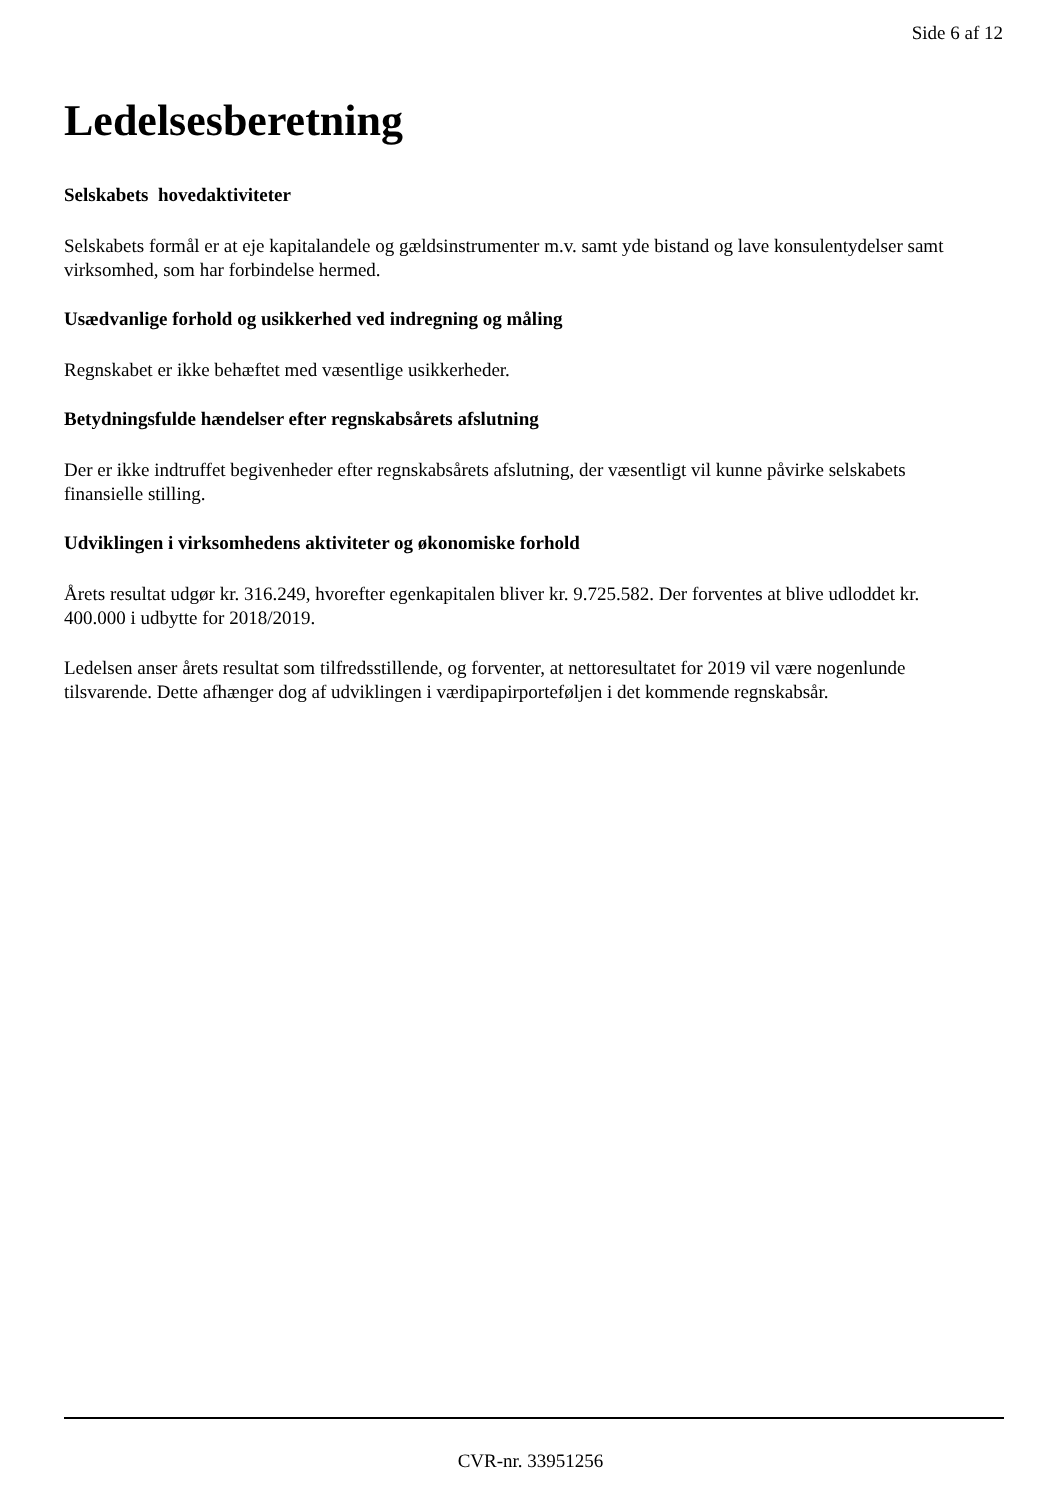Side 6 af 12
Ledelsesberetning
Selskabets hovedaktiviteter
Selskabets formål er at eje kapitalandele og gældsinstrumenter m.v. samt yde bistand og lave konsulentydelser samt virksomhed, som har forbindelse hermed.
Usædvanlige forhold og usikkerhed ved indregning og måling
Regnskabet er ikke behæftet med væsentlige usikkerheder.
Betydningsfulde hændelser efter regnskabsårets afslutning
Der er ikke indtruffet begivenheder efter regnskabsårets afslutning, der væsentligt vil kunne påvirke selskabets finansielle stilling.
Udviklingen i virksomhedens aktiviteter og økonomiske forhold
Årets resultat udgør kr. 316.249, hvorefter egenkapitalen bliver kr. 9.725.582. Der forventes at blive udloddet kr. 400.000 i udbytte for 2018/2019.
Ledelsen anser årets resultat som tilfredsstillende, og forventer, at nettoresultatet for 2019 vil være nogenlunde tilsvarende. Dette afhænger dog af udviklingen i værdipapirporteføljen i det kommende regnskabsår.
CVR-nr. 33951256